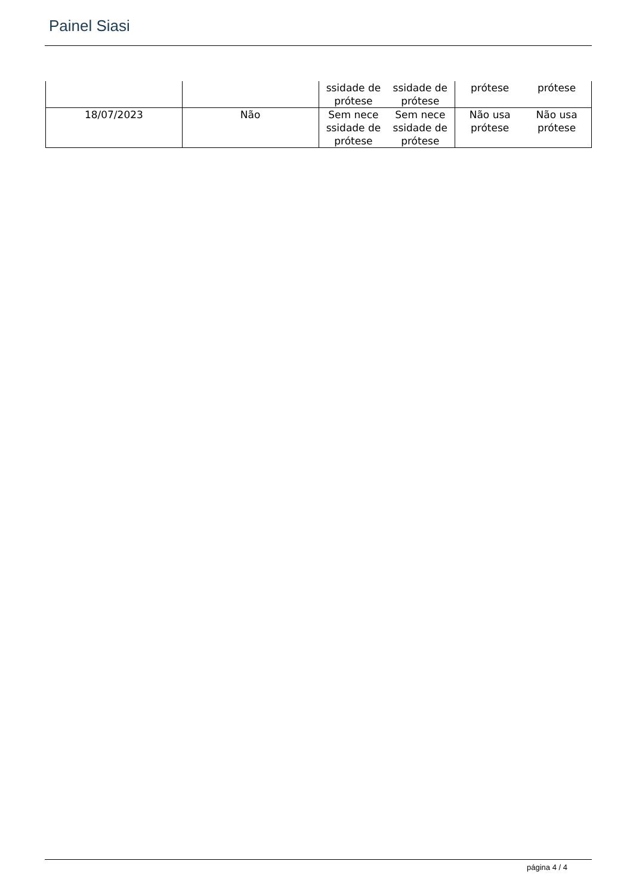Painel Siasi
| | | ssidade de prótese ssidade de prótese | prótese prótese |
| 18/07/2023 | Não | Sem nece ssidade de prótese Sem nece ssidade de prótese | Não usa prótese Não usa prótese |
página 4 / 4